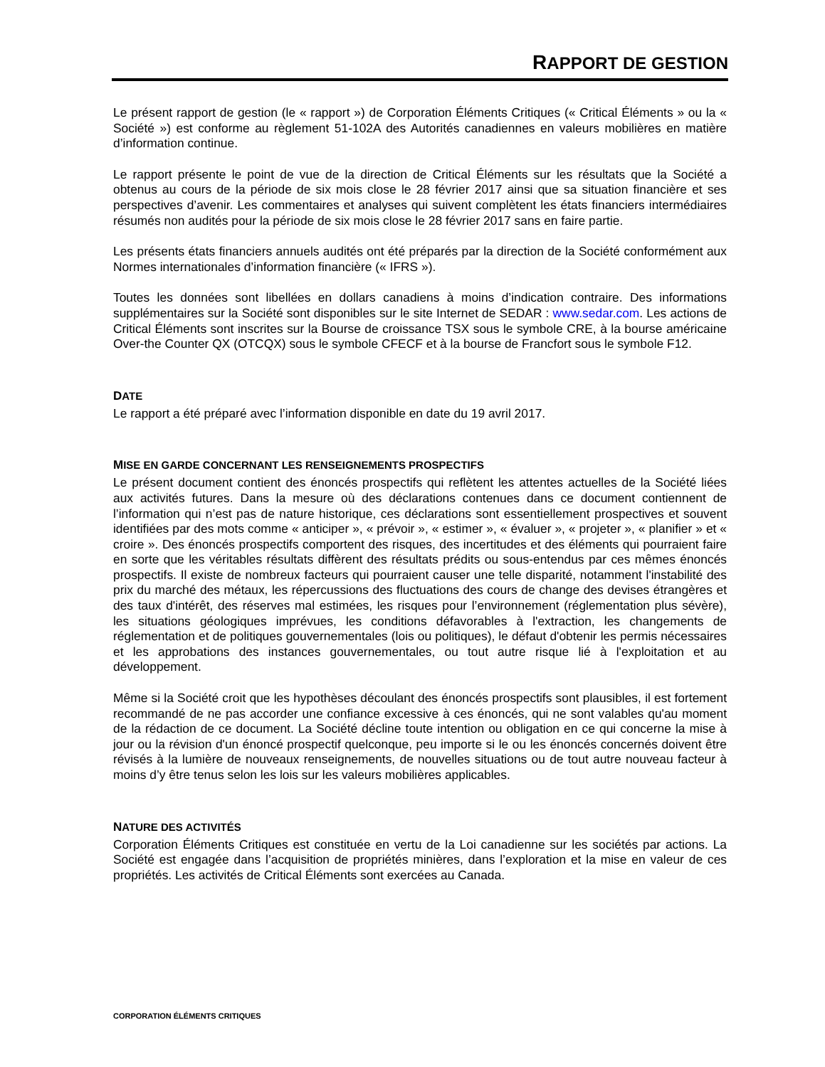RAPPORT DE GESTION
Le présent rapport de gestion (le « rapport ») de Corporation Éléments Critiques (« Critical Éléments » ou la « Société ») est conforme au règlement 51-102A des Autorités canadiennes en valeurs mobilières en matière d’information continue.
Le rapport présente le point de vue de la direction de Critical Éléments sur les résultats que la Société a obtenus au cours de la période de six mois close le 28 février 2017 ainsi que sa situation financière et ses perspectives d’avenir. Les commentaires et analyses qui suivent complètent les états financiers intermédiaires résumés non audités pour la période de six mois close le 28 février 2017 sans en faire partie.
Les présents états financiers annuels audités ont été préparés par la direction de la Société conformément aux Normes internationales d’information financière (« IFRS »).
Toutes les données sont libellées en dollars canadiens à moins d’indication contraire. Des informations supplémentaires sur la Société sont disponibles sur le site Internet de SEDAR : www.sedar.com. Les actions de Critical Éléments sont inscrites sur la Bourse de croissance TSX sous le symbole CRE, à la bourse américaine Over-the Counter QX (OTCQX) sous le symbole CFECF et à la bourse de Francfort sous le symbole F12.
DATE
Le rapport a été préparé avec l’information disponible en date du 19 avril 2017.
MISE EN GARDE CONCERNANT LES RENSEIGNEMENTS PROSPECTIFS
Le présent document contient des énoncés prospectifs qui reflètent les attentes actuelles de la Société liées aux activités futures. Dans la mesure où des déclarations contenues dans ce document contiennent de l’information qui n’est pas de nature historique, ces déclarations sont essentiellement prospectives et souvent identifiées par des mots comme « anticiper », « prévoir », « estimer », « évaluer », « projeter », « planifier » et « croire ». Des énoncés prospectifs comportent des risques, des incertitudes et des éléments qui pourraient faire en sorte que les véritables résultats diffèrent des résultats prédits ou sous-entendus par ces mêmes énoncés prospectifs. Il existe de nombreux facteurs qui pourraient causer une telle disparité, notamment l'instabilité des prix du marché des métaux, les répercussions des fluctuations des cours de change des devises étrangères et des taux d'intérêt, des réserves mal estimées, les risques pour l’environnement (réglementation plus sévère), les situations géologiques imprévues, les conditions défavorables à l'extraction, les changements de réglementation et de politiques gouvernementales (lois ou politiques), le défaut d'obtenir les permis nécessaires et les approbations des instances gouvernementales, ou tout autre risque lié à l'exploitation et au développement.
Même si la Société croit que les hypothèses découlant des énoncés prospectifs sont plausibles, il est fortement recommandé de ne pas accorder une confiance excessive à ces énoncés, qui ne sont valables qu'au moment de la rédaction de ce document. La Société décline toute intention ou obligation en ce qui concerne la mise à jour ou la révision d'un énoncé prospectif quelconque, peu importe si le ou les énoncés concernés doivent être révisés à la lumière de nouveaux renseignements, de nouvelles situations ou de tout autre nouveau facteur à moins d’y être tenus selon les lois sur les valeurs mobilières applicables.
NATURE DES ACTIVITÉS
Corporation Éléments Critiques est constituée en vertu de la Loi canadienne sur les sociétés par actions. La Société est engagée dans l’acquisition de propriétés minières, dans l’exploration et la mise en valeur de ces propriétés. Les activités de Critical Éléments sont exercées au Canada.
CORPORATION ÉLÉMENTS CRITIQUES